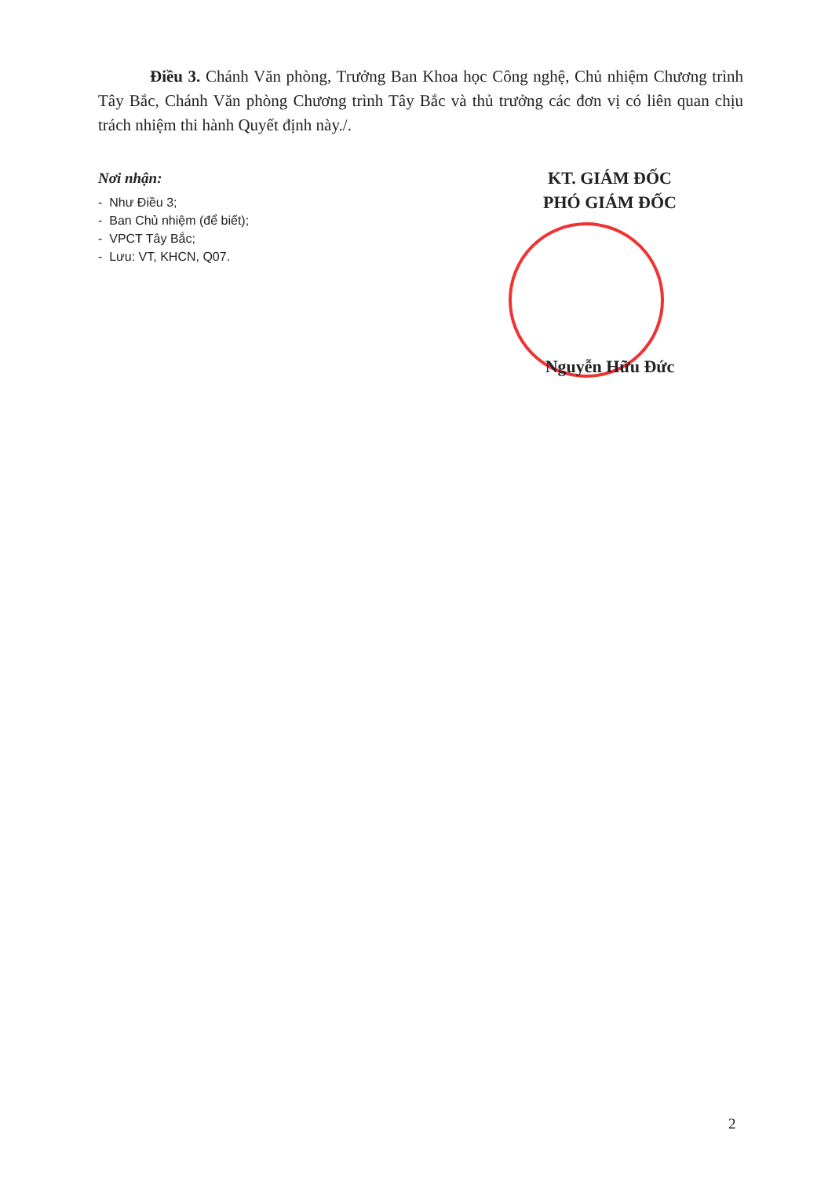Điều 3. Chánh Văn phòng, Trưởng Ban Khoa học Công nghệ, Chủ nhiệm Chương trình Tây Bắc, Chánh Văn phòng Chương trình Tây Bắc và thủ trưởng các đơn vị có liên quan chịu trách nhiệm thi hành Quyết định này./.
Nơi nhận:
- Như Điều 3;
- Ban Chủ nhiệm (để biết);
- VPCT Tây Bắc;
- Lưu: VT, KHCN, Q07.
KT. GIÁM ĐỐC
PHÓ GIÁM ĐỐC
Nguyễn Hữu Đức
2